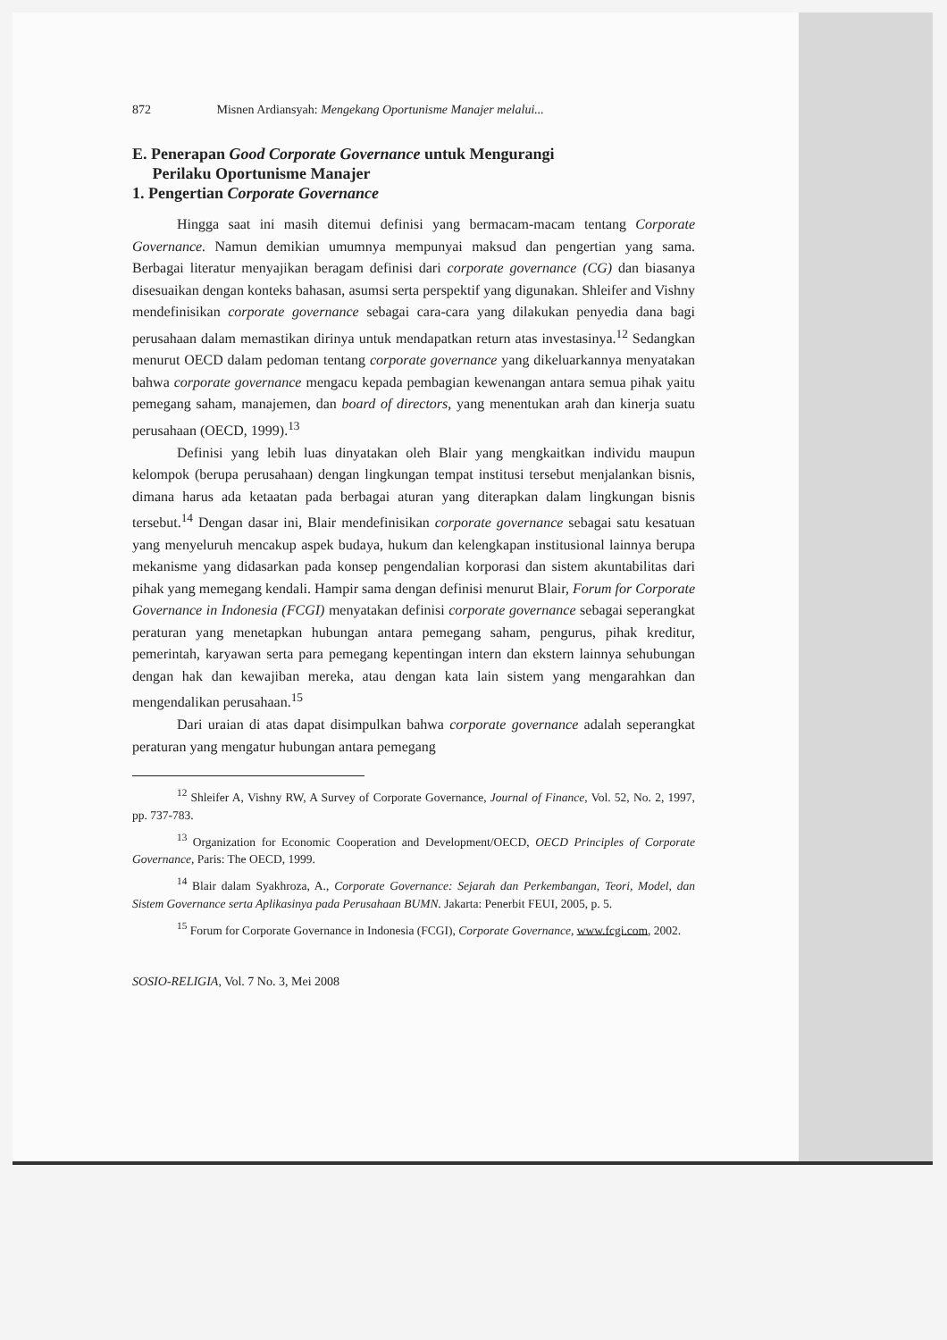872 Misnen Ardiansyah: Mengekang Oportunisme Manajer melalui...
E. Penerapan Good Corporate Governance untuk Mengurangi
Perilaku Oportunisme Manajer
1. Pengertian Corporate Governance
Hingga saat ini masih ditemui definisi yang bermacam-macam tentang Corporate Governance. Namun demikian umumnya mempunyai maksud dan pengertian yang sama. Berbagai literatur menyajikan beragam definisi dari corporate governance (CG) dan biasanya disesuaikan dengan konteks bahasan, asumsi serta perspektif yang digunakan. Shleifer and Vishny mendefinisikan corporate governance sebagai cara-cara yang dilakukan penyedia dana bagi perusahaan dalam memastikan dirinya untuk mendapatkan return atas investasinya.<sup>12</sup> Sedangkan menurut OECD dalam pedoman tentang corporate governance yang dikeluarkannya menyatakan bahwa corporate governance mengacu kepada pembagian kewenangan antara semua pihak yaitu pemegang saham, manajemen, dan board of directors, yang menentukan arah dan kinerja suatu perusahaan (OECD, 1999).<sup>13</sup>
Definisi yang lebih luas dinyatakan oleh Blair yang mengkaitkan individu maupun kelompok (berupa perusahaan) dengan lingkungan tempat institusi tersebut menjalankan bisnis, dimana harus ada ketaatan pada berbagai aturan yang diterapkan dalam lingkungan bisnis tersebut.<sup>14</sup> Dengan dasar ini, Blair mendefinisikan corporate governance sebagai satu kesatuan yang menyeluruh mencakup aspek budaya, hukum dan kelengkapan institusional lainnya berupa mekanisme yang didasarkan pada konsep pengendalian korporasi dan sistem akuntabilitas dari pihak yang memegang kendali. Hampir sama dengan definisi menurut Blair, Forum for Corporate Governance in Indonesia (FCGI) menyatakan definisi corporate governance sebagai seperangkat peraturan yang menetapkan hubungan antara pemegang saham, pengurus, pihak kreditur, pemerintah, karyawan serta para pemegang kepentingan intern dan ekstern lainnya sehubungan dengan hak dan kewajiban mereka, atau dengan kata lain sistem yang mengarahkan dan mengendalikan perusahaan.<sup>15</sup>
Dari uraian di atas dapat disimpulkan bahwa corporate governance adalah seperangkat peraturan yang mengatur hubungan antara pemegang
<sup>12</sup> Shleifer A, Vishny RW, A Survey of Corporate Governance, Journal of Finance, Vol. 52, No. 2, 1997, pp. 737-783.
<sup>13</sup> Organization for Economic Cooperation and Development/OECD, OECD Principles of Corporate Governance, Paris: The OECD, 1999.
<sup>14</sup> Blair dalam Syakhroza, A., Corporate Governance: Sejarah dan Perkembangan, Teori, Model, dan Sistem Governance serta Aplikasinya pada Perusahaan BUMN. Jakarta: Penerbit FEUI, 2005, p. 5.
<sup>15</sup> Forum for Corporate Governance in Indonesia (FCGI), Corporate Governance, www.fcgi.com, 2002.
SOSIO-RELIGIA, Vol. 7 No. 3, Mei 2008